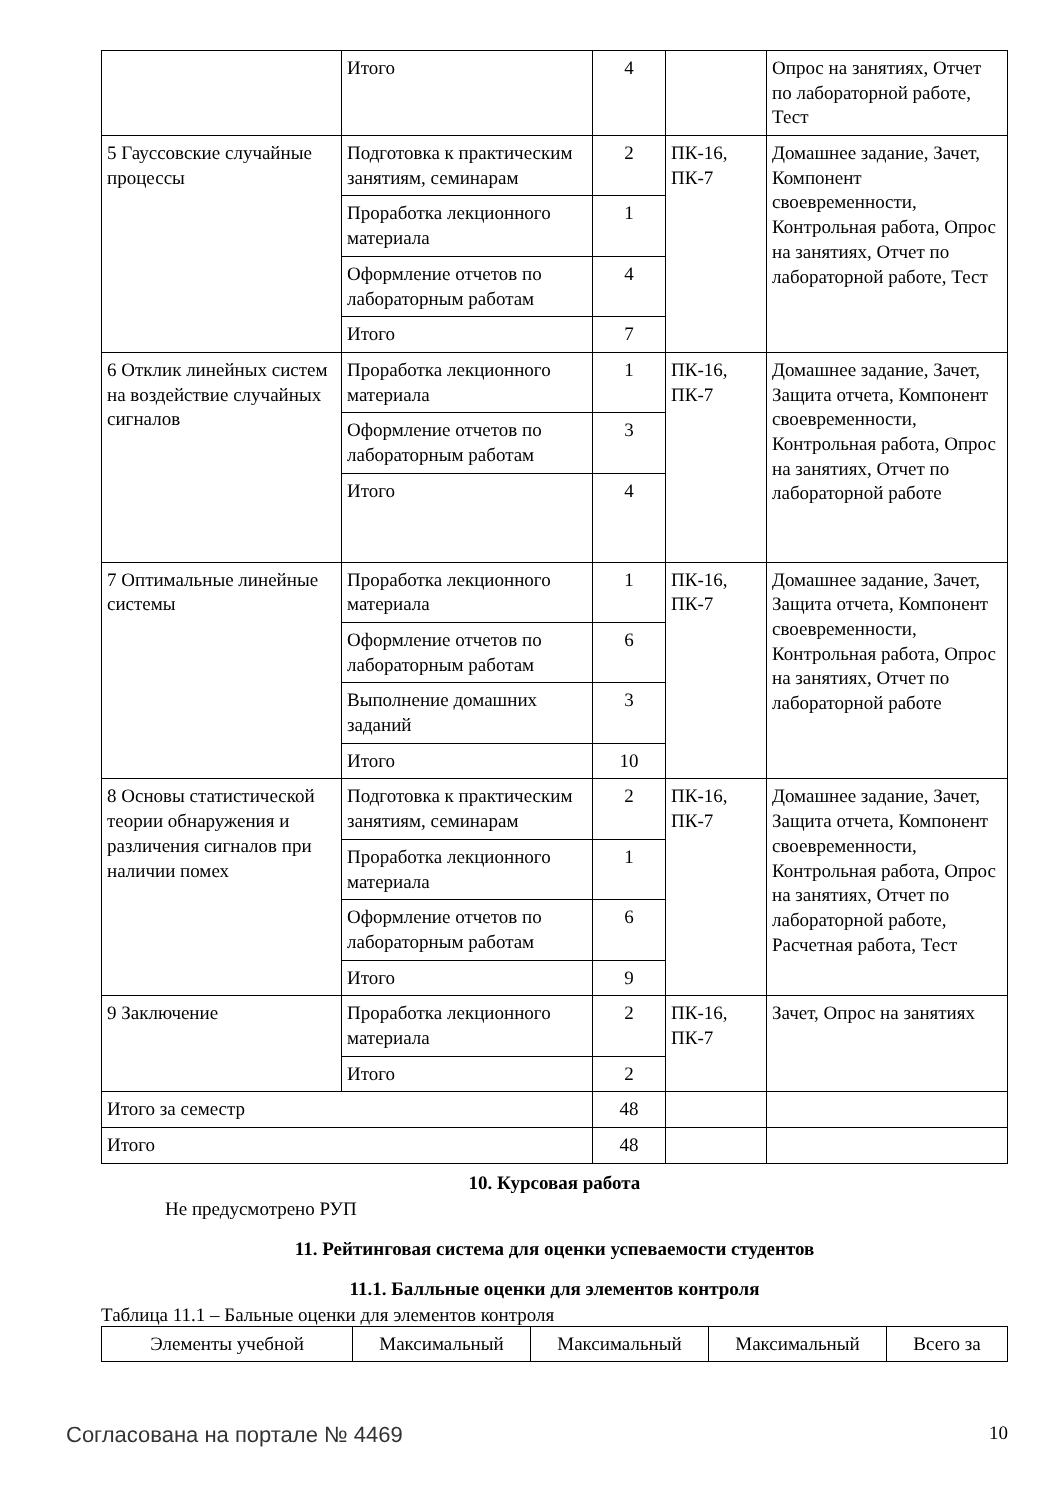| | Итого | 4 | | Опрос на занятиях, Отчет по лабораторной работе, Тест |
| 5 Гауссовские случайные процессы | Подготовка к практическим занятиям, семинарам | 2 | ПК-16, ПК-7 | Домашнее задание, Зачет, Компонент своевременности, Контрольная работа, Опрос на занятиях, Отчет по лабораторной работе, Тест |
| | Проработка лекционного материала | 1 | | |
| | Оформление отчетов по лабораторным работам | 4 | | |
| | Итого | 7 | | |
| 6 Отклик линейных систем на воздействие случайных сигналов | Проработка лекционного материала | 1 | ПК-16, ПК-7 | Домашнее задание, Зачет, Защита отчета, Компонент своевременности, Контрольная работа, Опрос на занятиях, Отчет по лабораторной работе |
| | Оформление отчетов по лабораторным работам | 3 | | |
| | Итого | 4 | | |
| 7 Оптимальные линейные системы | Проработка лекционного материала | 1 | ПК-16, ПК-7 | Домашнее задание, Зачет, Защита отчета, Компонент своевременности, Контрольная работа, Опрос на занятиях, Отчет по лабораторной работе |
| | Оформление отчетов по лабораторным работам | 6 | | |
| | Выполнение домашних заданий | 3 | | |
| | Итого | 10 | | |
| 8 Основы статистической теории обнаружения и различения сигналов при наличии помех | Подготовка к практическим занятиям, семинарам | 2 | ПК-16, ПК-7 | Домашнее задание, Зачет, Защита отчета, Компонент своевременности, Контрольная работа, Опрос на занятиях, Отчет по лабораторной работе, Расчетная работа, Тест |
| | Проработка лекционного материала | 1 | | |
| | Оформление отчетов по лабораторным работам | 6 | | |
| | Итого | 9 | | |
| 9 Заключение | Проработка лекционного материала | 2 | ПК-16, ПК-7 | Зачет, Опрос на занятиях |
| | Итого | 2 | | |
| Итого за семестр | | 48 | | |
| Итого | | 48 | | |
10. Курсовая работа
Не предусмотрено РУП
11. Рейтинговая система для оценки успеваемости студентов
11.1. Балльные оценки для элементов контроля
Таблица 11.1 – Бальные оценки для элементов контроля
| Элементы учебной | Максимальный | Максимальный | Максимальный | Всего за |
| --- | --- | --- | --- | --- |
Согласована на портале № 4469 10